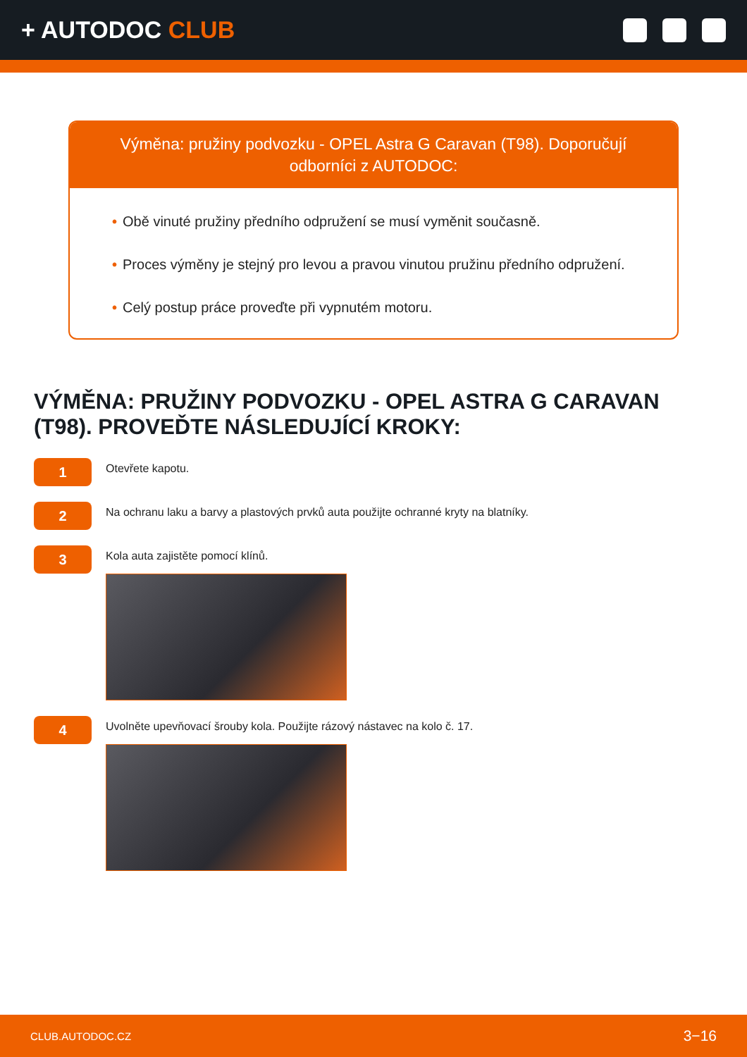+ AUTODOC CLUB
Výměna: pružiny podvozku - OPEL Astra G Caravan (T98). Doporučují odborníci z AUTODOC:
• Obě vinuté pružiny předního odpružení se musí vyměnit současně.
• Proces výměny je stejný pro levou a pravou vinutou pružinu předního odpružení.
• Celý postup práce proveďte při vypnutém motoru.
VÝMĚNA: PRUŽINY PODVOZKU - OPEL ASTRA G CARAVAN (T98). PROVEĎTE NÁSLEDUJÍCÍ KROKY:
1
Otevřete kapotu.
2
Na ochranu laku a barvy a plastových prvků auta použijte ochranné kryty na blatníky.
3
Kola auta zajistěte pomocí klínů.
4
Uvolněte upevňovací šrouby kola. Použijte rázový nástavec na kolo č. 17.
CLUB.AUTODOC.CZ 3−16